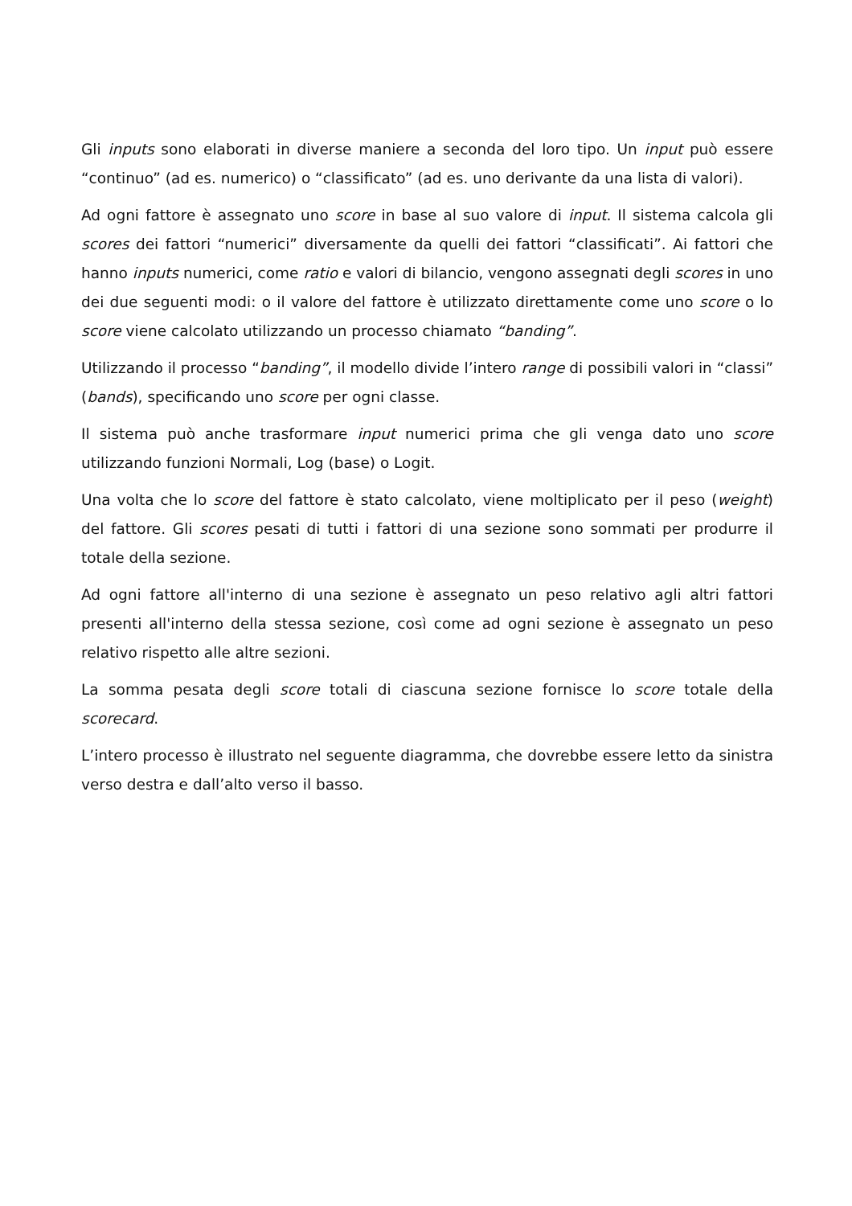Gli inputs sono elaborati in diverse maniere a seconda del loro tipo. Un input può essere “continuo” (ad es. numerico) o “classificato” (ad es. uno derivante da una lista di valori).
Ad ogni fattore è assegnato uno score in base al suo valore di input. Il sistema calcola gli scores dei fattori “numerici” diversamente da quelli dei fattori “classificati”. Ai fattori che hanno inputs numerici, come ratio e valori di bilancio, vengono assegnati degli scores in uno dei due seguenti modi: o il valore del fattore è utilizzato direttamente come uno score o lo score viene calcolato utilizzando un processo chiamato “banding”.
Utilizzando il processo “banding”, il modello divide l’intero range di possibili valori in “classi” (bands), specificando uno score per ogni classe.
Il sistema può anche trasformare input numerici prima che gli venga dato uno score utilizzando funzioni Normali, Log (base) o Logit.
Una volta che lo score del fattore è stato calcolato, viene moltiplicato per il peso (weight) del fattore. Gli scores pesati di tutti i fattori di una sezione sono sommati per produrre il totale della sezione.
Ad ogni fattore all'interno di una sezione è assegnato un peso relativo agli altri fattori presenti all'interno della stessa sezione, così come ad ogni sezione è assegnato un peso relativo rispetto alle altre sezioni.
La somma pesata degli score totali di ciascuna sezione fornisce lo score totale della scorecard.
L’intero processo è illustrato nel seguente diagramma, che dovrebbe essere letto da sinistra verso destra e dall’alto verso il basso.